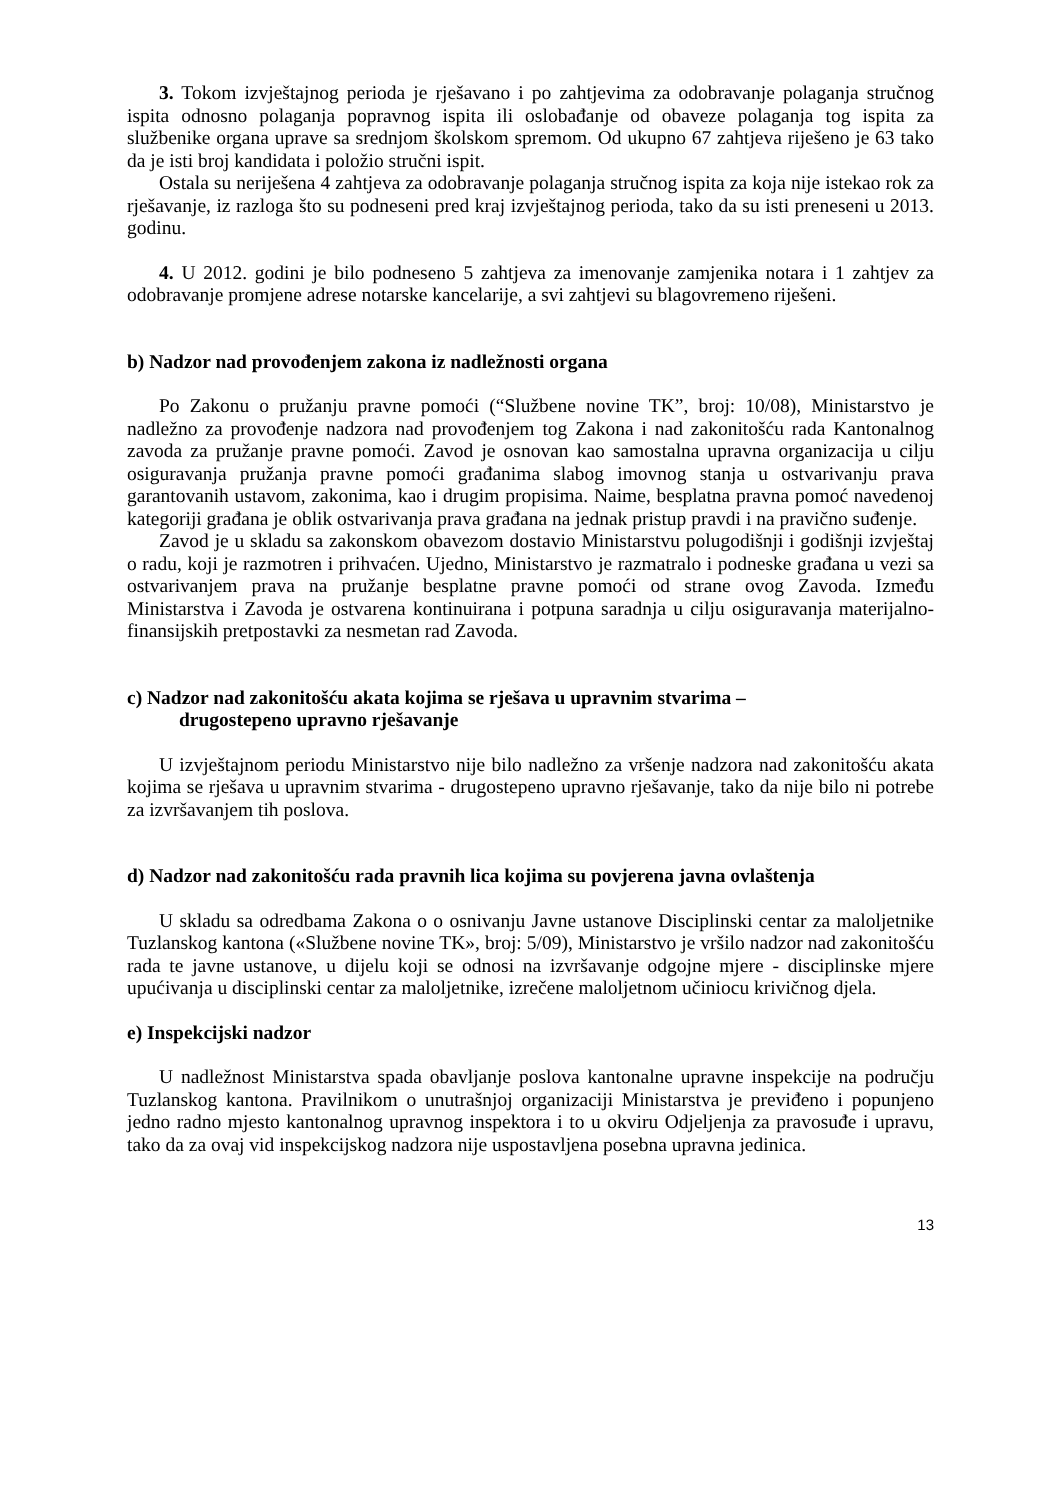3. Tokom izvještajnog perioda je rješavano i po zahtjevima za odobravanje polaganja stručnog ispita odnosno polaganja popravnog ispita ili oslobađanje od obaveze polaganja tog ispita za službenike organa uprave sa srednjom školskom spremom. Od ukupno 67 zahtjeva riješeno je 63 tako da je isti broj kandidata i položio stručni ispit.
Ostala su neriješena 4 zahtjeva za odobravanje polaganja stručnog ispita za koja nije istekao rok za rješavanje, iz razloga što su podneseni pred kraj izvještajnog perioda, tako da su isti preneseni u 2013. godinu.
4. U 2012. godini je bilo podneseno 5 zahtjeva za imenovanje zamjenika notara i 1 zahtjev za odobravanje promjene adrese notarske kancelarije, a svi zahtjevi su blagovremeno riješeni.
b) Nadzor nad provođenjem zakona iz nadležnosti organa
Po Zakonu o pružanju pravne pomoći (“Službene novine TK”, broj: 10/08), Ministarstvo je nadležno za provođenje nadzora nad provođenjem tog Zakona i nad zakonitošću rada Kantonalnog zavoda za pružanje pravne pomoći. Zavod je osnovan kao samostalna upravna organizacija u cilju osiguravanja pružanja pravne pomoći građanima slabog imovnog stanja u ostvarivanju prava garantovanih ustavom, zakonima, kao i drugim propisima. Naime, besplatna pravna pomoć navedenoj kategoriji građana je oblik ostvarivanja prava građana na jednak pristup pravdi i na pravično suđenje.
Zavod je u skladu sa zakonskom obavezom dostavio Ministarstvu polugodišnji i godišnji izvještaj o radu, koji je razmotren i prihvaćen. Ujedno, Ministarstvo je razmatralo i podneske građana u vezi sa ostvarivanjem prava na pružanje besplatne pravne pomoći od strane ovog Zavoda. Između Ministarstva i Zavoda je ostvarena kontinuirana i potpuna saradnja u cilju osiguravanja materijalno-finansijskih pretpostavki za nesmetan rad Zavoda.
c) Nadzor nad zakonitošću akata kojima se rješava u upravnim stvarima –
drugostepeno upravno rješavanje
U izvještajnom periodu Ministarstvo nije bilo nadležno za vršenje nadzora nad zakonitošću akata kojima se rješava u upravnim stvarima - drugostepeno upravno rješavanje, tako da nije bilo ni potrebe za izvršavanjem tih poslova.
d) Nadzor nad zakonitošću rada pravnih lica kojima su povjerena javna ovlaštenja
U skladu sa odredbama Zakona o o osnivanju Javne ustanove Disciplinski centar za maloljetnike Tuzlanskog kantona («Službene novine TK», broj: 5/09), Ministarstvo je vršilo nadzor nad zakonitošću rada te javne ustanove, u dijelu koji se odnosi na izvršavanje odgojne mjere - disciplinske mjere upućivanja u disciplinski centar za maloljetnike, izrečene maloljetnom učiniocu krivičnog djela.
e) Inspekcijski nadzor
U nadležnost Ministarstva spada obavljanje poslova kantonalne upravne inspekcije na području Tuzlanskog kantona. Pravilnikom o unutrašnjoj organizaciji Ministarstva je previđeno i popunjeno jedno radno mjesto kantonalnog upravnog inspektora i to u okviru Odjeljenja za pravosuđe i upravu, tako da za ovaj vid inspekcijskog nadzora nije uspostavljena posebna upravna jedinica.
13